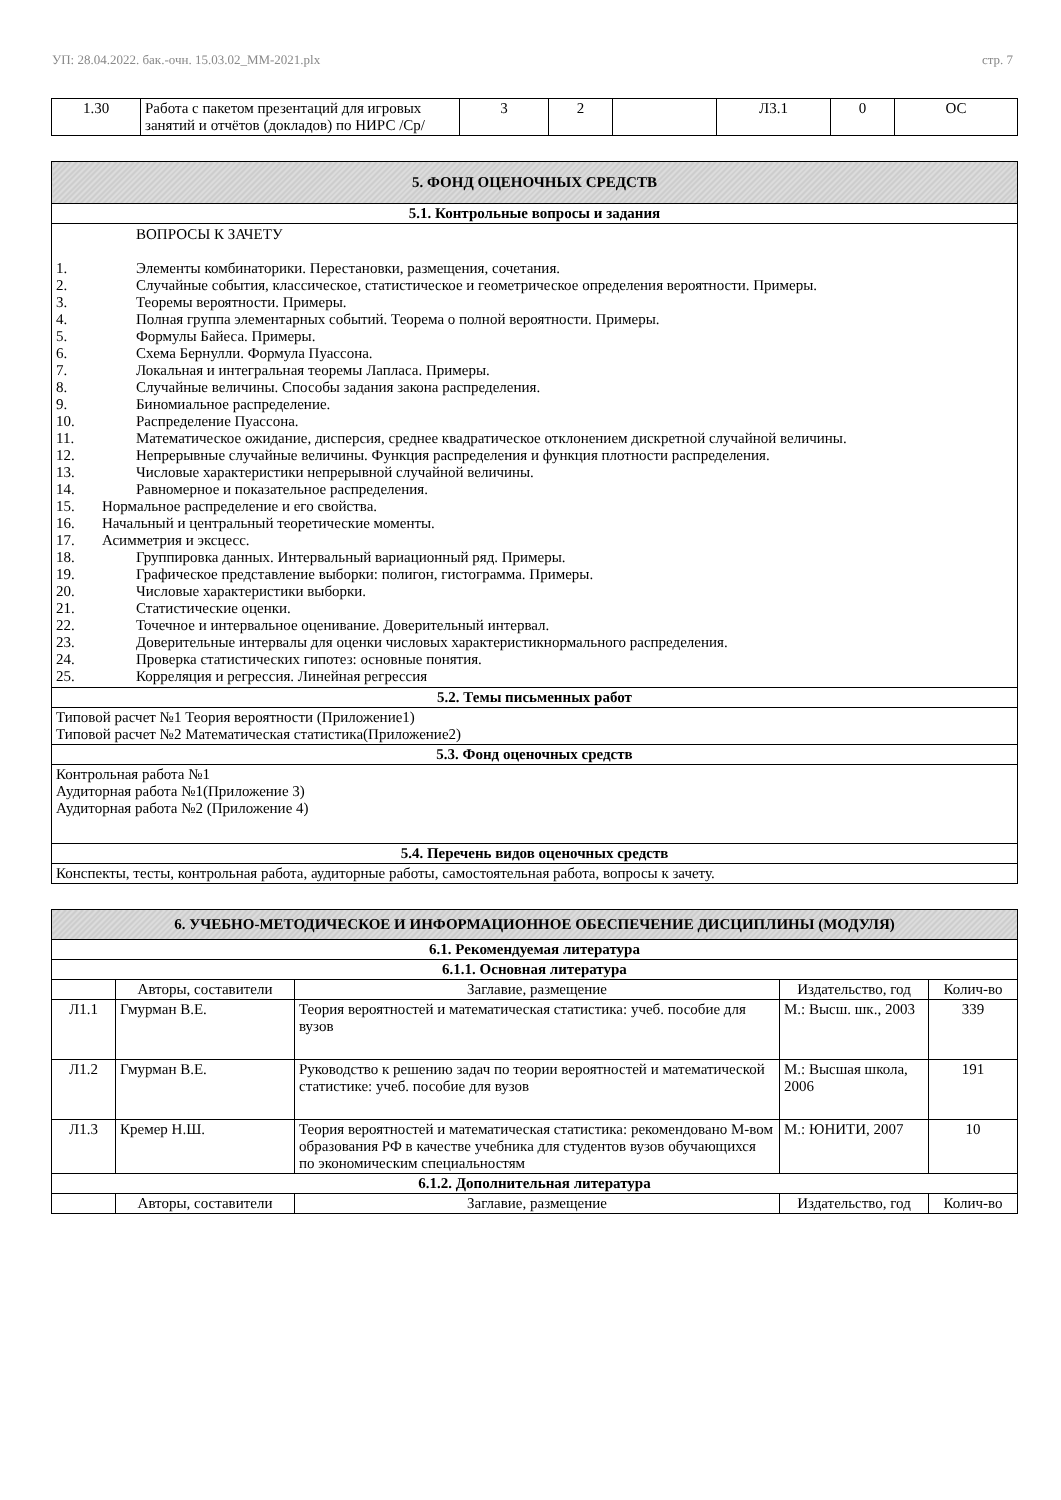УП: 28.04.2022. бак.-очн. 15.03.02_ММ-2021.plx стр. 7
| 1.30 | Работа с пакетом презентаций для игровых занятий и отчётов (докладов) по НИРС /Ср/ | 3 | 2 | | Л3.1 | 0 | ОС |
| 5. ФОНД ОЦЕНОЧНЫХ СРЕДСТВ |
| 5.1. Контрольные вопросы и задания |
| ВОПРОСЫ К ЗАЧЕТУ 1. Элементы комбинаторики. Перестановки, размещения, сочетания. 2. Случайные события, классическое, статистическое и геометрическое определения вероятности. Примеры. 3. Теоремы вероятности. Примеры. 4. Полная группа элементарных событий. Теорема о полной вероятности. Примеры. 5. Формулы Байеса. Примеры. 6. Схема Бернулли. Формула Пуассона. 7. Локальная и интегральная теоремы Лапласа. Примеры. 8. Случайные величины. Способы задания закона распределения. 9. Биномиальное распределение. 10. Распределение Пуассона. 11. Математическое ожидание, дисперсия, среднее квадратическое отклонением дискретной случайной величины. 12. Непрерывные случайные величины. Функция распределения и функция плотности распределения. 13. Числовые характеристики непрерывной случайной величины. 14. Равномерное и показательное распределения. 15. Нормальное распределение и его свойства. 16. Начальный и центральный теоретические моменты. 17. Асимметрия и эксцесс. 18. Группировка данных. Интервальный вариационный ряд. Примеры. 19. Графическое представление выборки: полигон, гистограмма. Примеры. 20. Числовые характеристики выборки. 21. Статистические оценки. 22. Точечное и интервальное оценивание. Доверительный интервал. 23. Доверительные интервалы для оценки числовых характеристикнормального распределения. 24. Проверка статистических гипотез: основные понятия. 25. Корреляция и регрессия. Линейная регрессия |
| 5.2. Темы письменных работ |
| Типовой расчет №1 Теория вероятности (Приложение1) Типовой расчет №2 Математическая статистика(Приложение2) |
| 5.3. Фонд оценочных средств |
| Контрольная работа №1 Аудиторная работа №1(Приложение 3) Аудиторная работа №2 (Приложение 4) |
| 5.4. Перечень видов оценочных средств |
| Конспекты, тесты, контрольная работа, аудиторные работы, самостоятельная работа, вопросы к зачету. |
| 6. УЧЕБНО-МЕТОДИЧЕСКОЕ И ИНФОРМАЦИОННОЕ ОБЕСПЕЧЕНИЕ ДИСЦИПЛИНЫ (МОДУЛЯ) | | | | |
| 6.1. Рекомендуемая литература | | | | |
| 6.1.1. Основная литература | | | | |
| | Авторы, составители | Заглавие, размещение | Издательство, год | Колич-во |
| Л1.1 | Гмурман В.Е. | Теория вероятностей и математическая статистика: учеб. пособие для вузов | М.: Высш. шк., 2003 | 339 |
| Л1.2 | Гмурман В.Е. | Руководство к решению задач по теории вероятностей и математической статистике: учеб. пособие для вузов | М.: Высшая школа, 2006 | 191 |
| Л1.3 | Кремер Н.Ш. | Теория вероятностей и математическая статистика: рекомендовано М-вом образования РФ в качестве учебника для студентов вузов обучающихся по экономическим специальностям | М.: ЮНИТИ, 2007 | 10 |
| 6.1.2. Дополнительная литература | | | | |
| | Авторы, составители | Заглавие, размещение | Издательство, год | Колич-во |